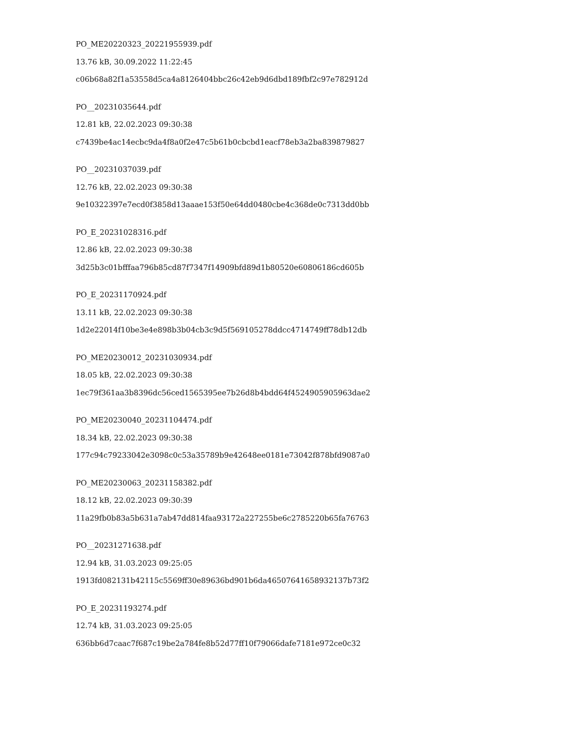PO_ME20220323_20221955939.pdf
13.76 kB, 30.09.2022 11:22:45
c06b68a82f1a53558d5ca4a8126404bbc26c42eb9d6dbd189fbf2c97e782912d
PO__20231035644.pdf
12.81 kB, 22.02.2023 09:30:38
c7439be4ac14ecbc9da4f8a0f2e47c5b61b0cbcbd1eacf78eb3a2ba839879827
PO__20231037039.pdf
12.76 kB, 22.02.2023 09:30:38
9e10322397e7ecd0f3858d13aaae153f50e64dd0480cbe4c368de0c7313dd0bb
PO_E_20231028316.pdf
12.86 kB, 22.02.2023 09:30:38
3d25b3c01bfffaa796b85cd87f7347f14909bfd89d1b80520e60806186cd605b
PO_E_20231170924.pdf
13.11 kB, 22.02.2023 09:30:38
1d2e22014f10be3e4e898b3b04cb3c9d5f569105278ddcc4714749ff78db12db
PO_ME20230012_20231030934.pdf
18.05 kB, 22.02.2023 09:30:38
1ec79f361aa3b8396dc56ced1565395ee7b26d8b4bdd64f4524905905963dae2
PO_ME20230040_20231104474.pdf
18.34 kB, 22.02.2023 09:30:38
177c94c79233042e3098c0c53a35789b9e42648ee0181e73042f878bfd9087a0
PO_ME20230063_20231158382.pdf
18.12 kB, 22.02.2023 09:30:39
11a29fb0b83a5b631a7ab47dd814faa93172a227255be6c2785220b65fa76763
PO__20231271638.pdf
12.94 kB, 31.03.2023 09:25:05
1913fd082131b42115c5569ff30e89636bd901b6da46507641658932137b73f2
PO_E_20231193274.pdf
12.74 kB, 31.03.2023 09:25:05
636bb6d7caac7f687c19be2a784fe8b52d77ff10f79066dafe7181e972ce0c32